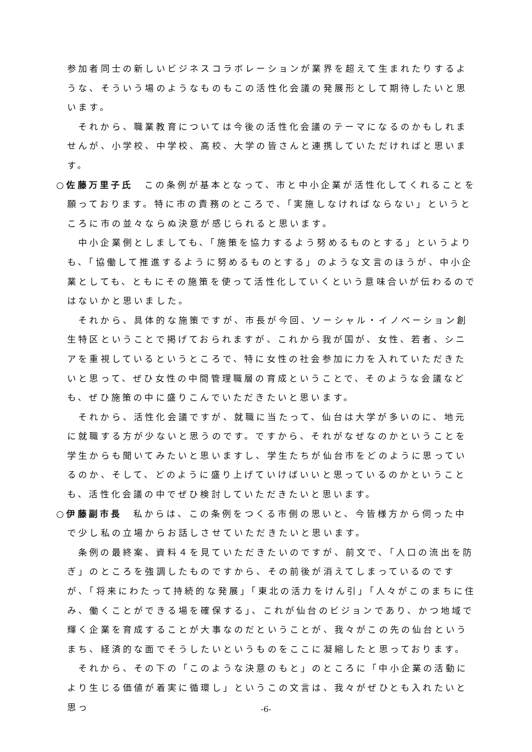参加者同士の新しいビジネスコラボレーションが業界を超えて生まれたりするような、そういう場のようなものもこの活性化会議の発展形として期待したいと思います。
それから、職業教育については今後の活性化会議のテーマになるのかもしれませんが、小学校、中学校、高校、大学の皆さんと連携していただければと思います。
○佐藤万里子氏　この条例が基本となって、市と中小企業が活性化してくれることを願っております。特に市の責務のところで、「実施しなければならない」というところに市の並々ならぬ決意が感じられると思います。
中小企業側としましても、「施策を協力するよう努めるものとする」というよりも、「協働して推進するように努めるものとする」のような文言のほうが、中小企業としても、ともにその施策を使って活性化していくという意味合いが伝わるのではないかと思いました。
それから、具体的な施策ですが、市長が今回、ソーシャル・イノベーション創生特区ということで掲げておられますが、これから我が国が、女性、若者、シニアを重視しているというところで、特に女性の社会参加に力を入れていただきたいと思って、ぜひ女性の中間管理職層の育成ということで、そのような会議なども、ぜひ施策の中に盛りこんでいただきたいと思います。
それから、活性化会議ですが、就職に当たって、仙台は大学が多いのに、地元に就職する方が少ないと思うのです。ですから、それがなぜなのかということを学生からも聞いてみたいと思いますし、学生たちが仙台市をどのように思っているのか、そして、どのように盛り上げていけばいいと思っているのかということも、活性化会議の中でぜひ検討していただきたいと思います。
○伊藤副市長　私からは、この条例をつくる市側の思いと、今皆様方から伺った中で少し私の立場からお話しさせていただきたいと思います。
条例の最終案、資料４を見ていただきたいのですが、前文で、「人口の流出を防ぎ」のところを強調したものですから、その前後が消えてしまっているのですが、「将来にわたって持続的な発展」「東北の活力をけん引」「人々がこのまちに住み、働くことができる場を確保する」、これが仙台のビジョンであり、かつ地域で輝く企業を育成することが大事なのだということが、我々がこの先の仙台というまち、経済的な面でそうしたいというものをここに凝縮したと思っております。
それから、その下の「このような決意のもと」のところに「中小企業の活動により生じる価値が着実に循環し」というこの文言は、我々がぜひとも入れたいと思っ
-6-